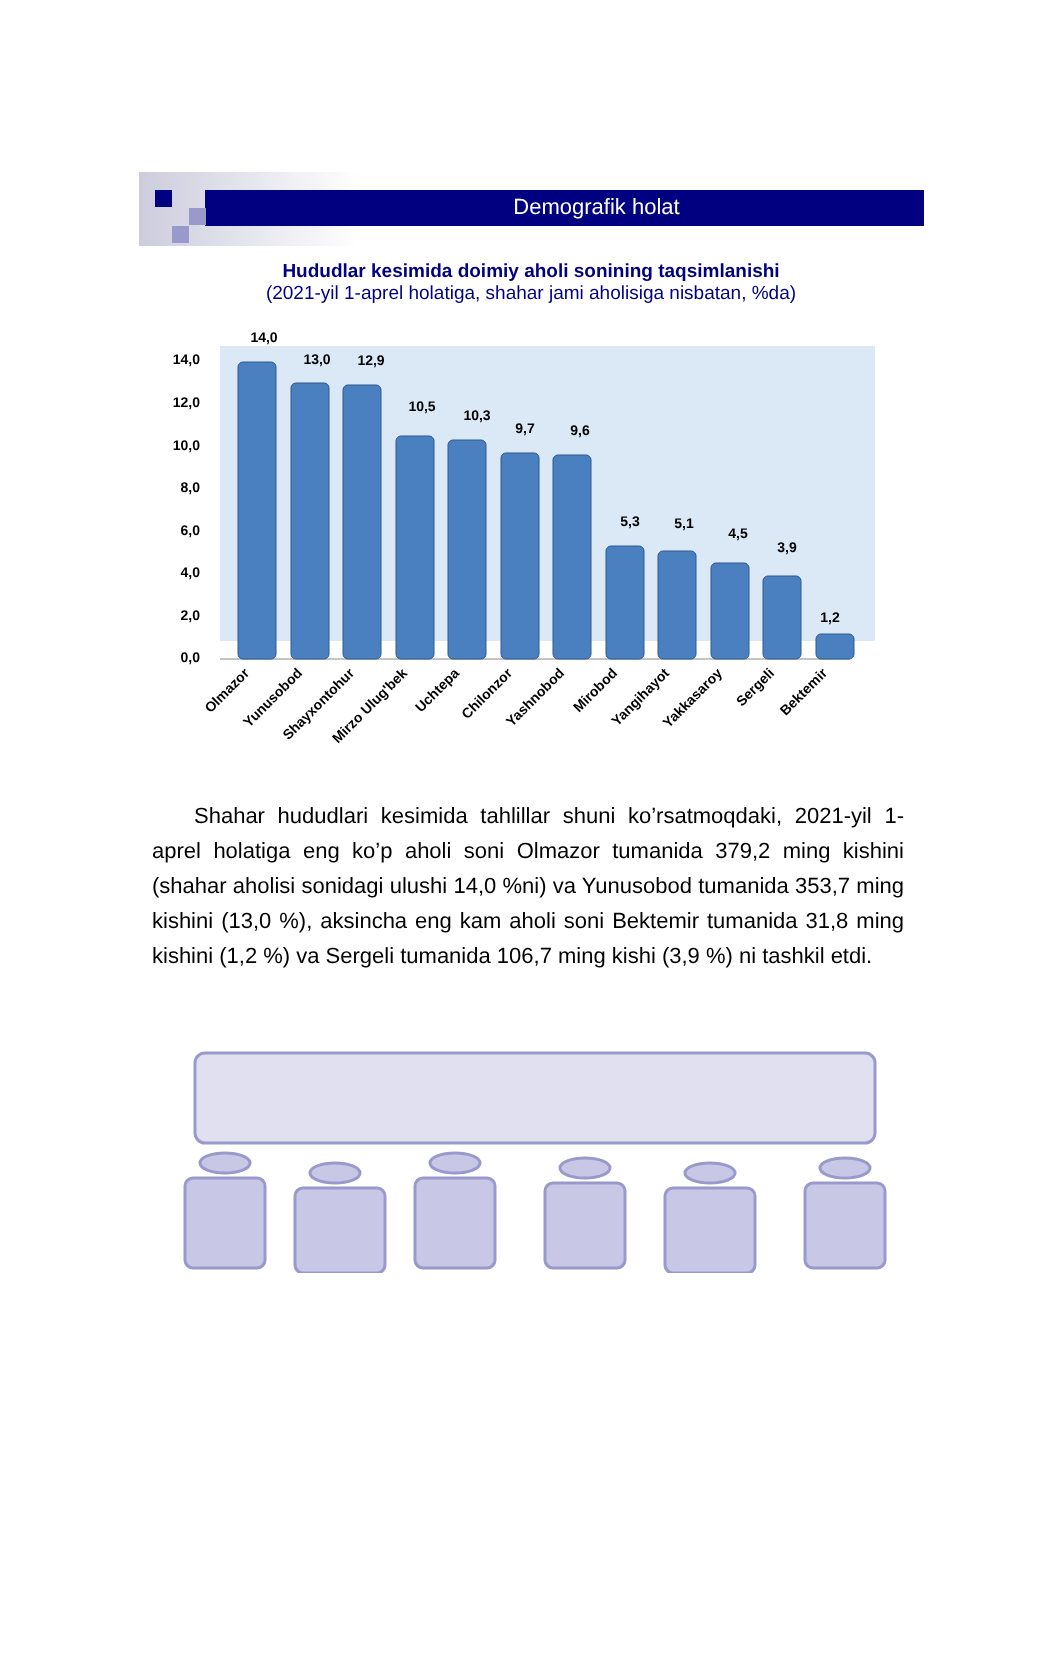Demografik holat
Hududlar kesimida doimiy aholi sonining taqsimlanishi
(2021-yil 1-aprel holatiga, shahar jami aholisiga nisbatan, %da)
14,0
12,0
10,0
8,0
6,0
4,0
2,0
0,0
14,0
13,0
12,9
10,5
10,3
9,7
9,6
5,3
5,1
4,5
3,9
1,2
Olmazor
Yunusobod
Shayxontohur
Mirzo Ulug'bek
Uchtepa
Chilonzor
Yashnobod
Mirobod
Yangihayot
Yakkasaroy
Sergeli
Bektemir
Shahar hududlari kesimida tahlillar shuni ko’rsatmoqdaki, 2021-yil 1-aprel holatiga eng ko’p aholi soni Olmazor tumanida 379,2 ming kishini (shahar aholisi sonidagi ulushi 14,0 %ni) va Yunusobod tumanida 353,7 ming kishini (13,0 %), aksincha eng kam aholi soni Bektemir tumanida 31,8 ming kishini (1,2 %) va Sergeli tumanida 106,7 ming kishi (3,9 %) ni tashkil etdi.